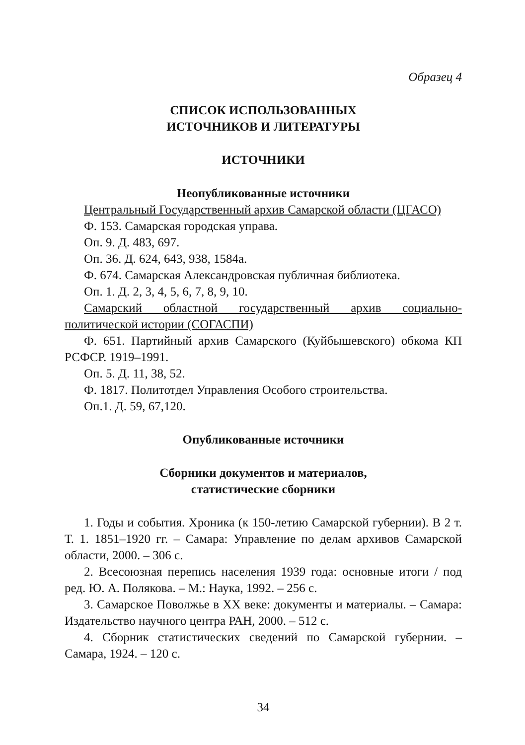Образец 4
СПИСОК ИСПОЛЬЗОВАННЫХ
ИСТОЧНИКОВ И ЛИТЕРАТУРЫ
ИСТОЧНИКИ
Неопубликованные источники
Центральный Государственный архив Самарской области (ЦГАСО)
Ф. 153. Самарская городская управа.
Оп. 9. Д. 483, 697.
Оп. 36. Д. 624, 643, 938, 1584а.
Ф. 674. Самарская Александровская публичная библиотека.
Оп. 1. Д. 2, 3, 4, 5, 6, 7, 8, 9, 10.
Самарский областной государственный архив социально-политической истории (СОГАСПИ)
Ф. 651. Партийный архив Самарского (Куйбышевского) обкома КП РСФСР. 1919–1991.
Оп. 5. Д. 11, 38, 52.
Ф. 1817. Политотдел Управления Особого строительства.
Оп.1. Д. 59, 67,120.
Опубликованные источники
Сборники документов и материалов,
статистические сборники
1. Годы и события. Хроника (к 150-летию Самарской губернии). В 2 т. Т. 1. 1851–1920 гг. – Самара: Управление по делам архивов Самарской области, 2000. – 306 с.
2. Всесоюзная перепись населения 1939 года: основные итоги / под ред. Ю. А. Полякова. – М.: Наука, 1992. – 256 с.
3. Самарское Поволжье в ХХ веке: документы и материалы. – Самара: Издательство научного центра РАН, 2000. – 512 с.
4. Сборник статистических сведений по Самарской губернии. – Самара, 1924. – 120 с.
34